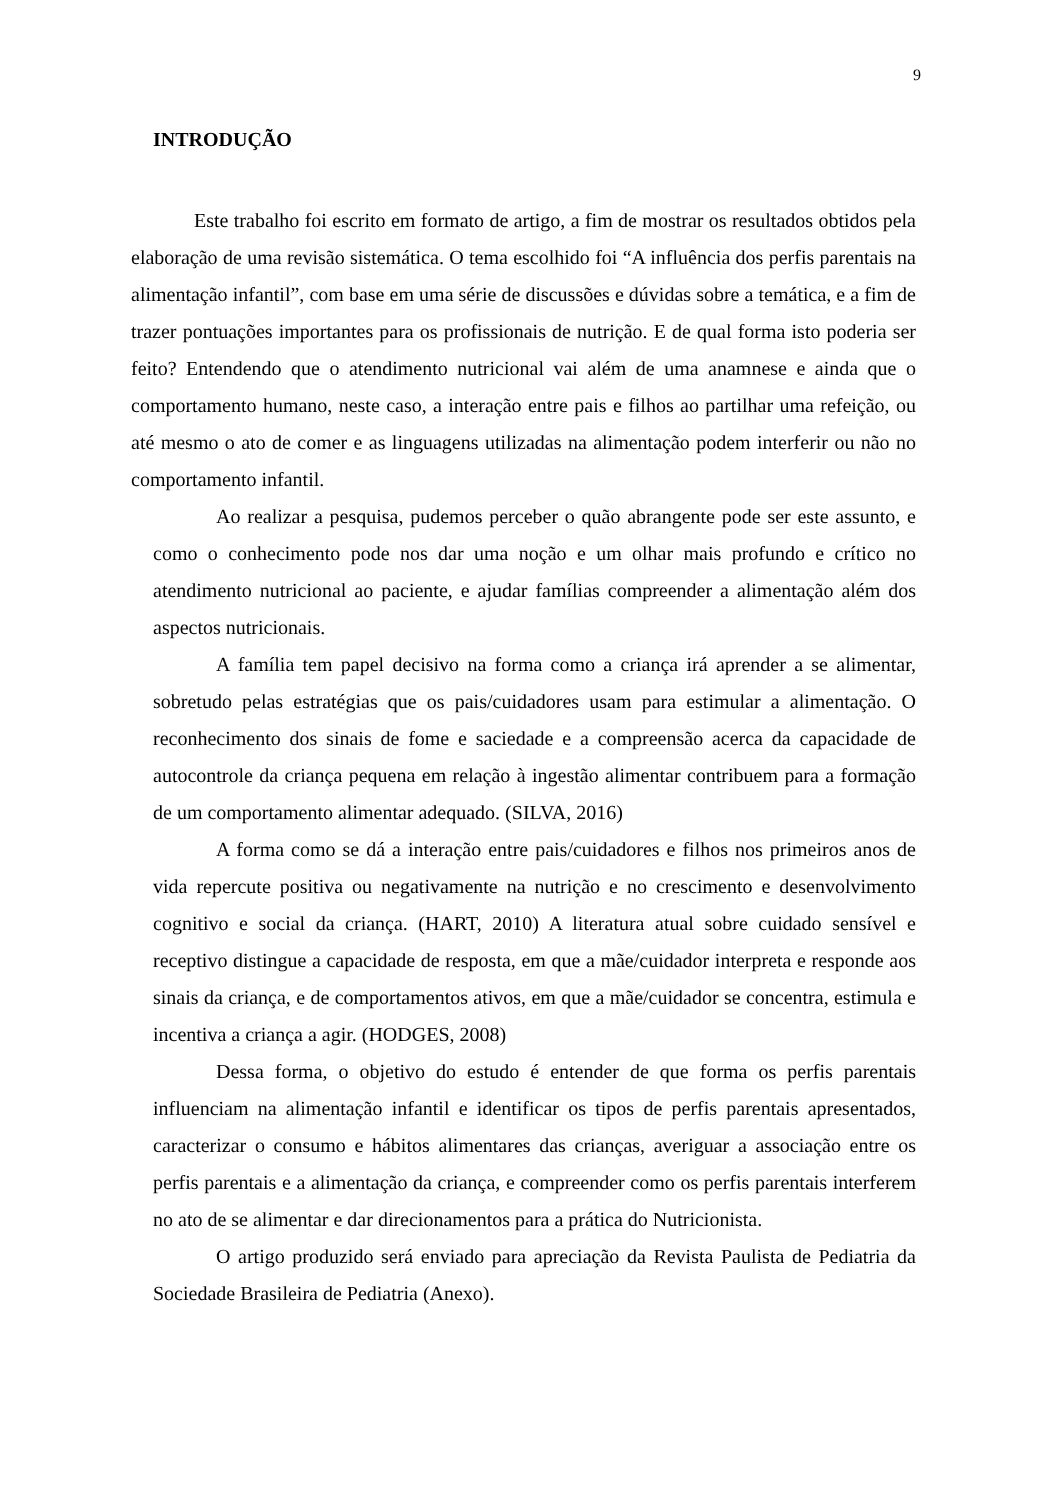9
INTRODUÇÃO
Este trabalho foi escrito em formato de artigo, a fim de mostrar os resultados obtidos pela elaboração de uma revisão sistemática. O tema escolhido foi “A influência dos perfis parentais na alimentação infantil”, com base em uma série de discussões e dúvidas sobre a temática, e a fim de trazer pontuações importantes para os profissionais de nutrição. E de qual forma isto poderia ser feito? Entendendo que o atendimento nutricional vai além de uma anamnese e ainda que o comportamento humano, neste caso, a interação entre pais e filhos ao partilhar uma refeição, ou até mesmo o ato de comer e as linguagens utilizadas na alimentação podem interferir ou não no comportamento infantil.
Ao realizar a pesquisa, pudemos perceber o quão abrangente pode ser este assunto, e como o conhecimento pode nos dar uma noção e um olhar mais profundo e crítico no atendimento nutricional ao paciente, e ajudar famílias compreender a alimentação além dos aspectos nutricionais.
A família tem papel decisivo na forma como a criança irá aprender a se alimentar, sobretudo pelas estratégias que os pais/cuidadores usam para estimular a alimentação. O reconhecimento dos sinais de fome e saciedade e a compreensão acerca da capacidade de autocontrole da criança pequena em relação à ingestão alimentar contribuem para a formação de um comportamento alimentar adequado. (SILVA, 2016)
A forma como se dá a interação entre pais/cuidadores e filhos nos primeiros anos de vida repercute positiva ou negativamente na nutrição e no crescimento e desenvolvimento cognitivo e social da criança. (HART, 2010) A literatura atual sobre cuidado sensível e receptivo distingue a capacidade de resposta, em que a mãe/cuidador interpreta e responde aos sinais da criança, e de comportamentos ativos, em que a mãe/cuidador se concentra, estimula e incentiva a criança a agir. (HODGES, 2008)
Dessa forma, o objetivo do estudo é entender de que forma os perfis parentais influenciam na alimentação infantil e identificar os tipos de perfis parentais apresentados, caracterizar o consumo e hábitos alimentares das crianças, averiguar a associação entre os perfis parentais e a alimentação da criança, e compreender como os perfis parentais interferem no ato de se alimentar e dar direcionamentos para a prática do Nutricionista.
O artigo produzido será enviado para apreciação da Revista Paulista de Pediatria da Sociedade Brasileira de Pediatria (Anexo).